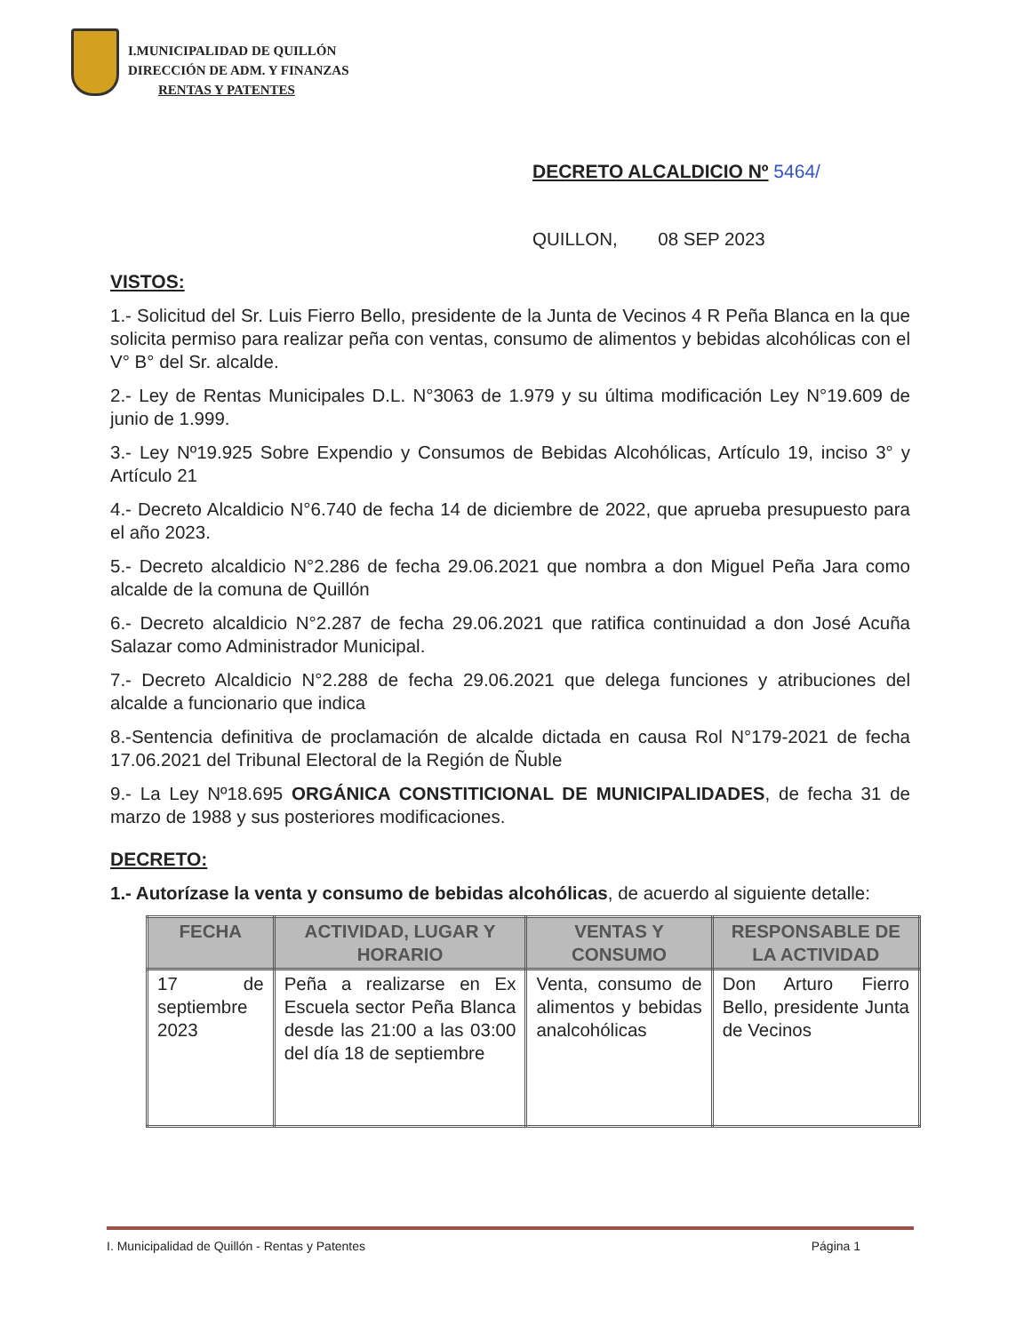I.MUNICIPALIDAD DE QUILLÓN
DIRECCIÓN DE ADM. Y FINANZAS
RENTAS Y PATENTES
DECRETO ALCALDICIO Nº 5464/
QUILLON, 08 SEP 2023
VISTOS:
1.- Solicitud del Sr. Luis Fierro Bello, presidente de la Junta de Vecinos 4 R Peña Blanca en la que solicita permiso para realizar peña con ventas, consumo de alimentos y bebidas alcohólicas con el V° B° del Sr. alcalde.
2.- Ley de Rentas Municipales D.L. N°3063 de 1.979 y su última modificación Ley N°19.609 de junio de 1.999.
3.- Ley Nº19.925 Sobre Expendio y Consumos de Bebidas Alcohólicas, Artículo 19, inciso 3° y Artículo 21
4.- Decreto Alcaldicio N°6.740 de fecha 14 de diciembre de 2022, que aprueba presupuesto para el año 2023.
5.- Decreto alcaldicio N°2.286 de fecha 29.06.2021 que nombra a don Miguel Peña Jara como alcalde de la comuna de Quillón
6.- Decreto alcaldicio N°2.287 de fecha 29.06.2021 que ratifica continuidad a don José Acuña Salazar como Administrador Municipal.
7.- Decreto Alcaldicio N°2.288 de fecha 29.06.2021 que delega funciones y atribuciones del alcalde a funcionario que indica
8.-Sentencia definitiva de proclamación de alcalde dictada en causa Rol N°179-2021 de fecha 17.06.2021 del Tribunal Electoral de la Región de Ñuble
9.- La Ley Nº18.695 ORGÁNICA CONSTITICIONAL DE MUNICIPALIDADES, de fecha 31 de marzo de 1988 y sus posteriores modificaciones.
DECRETO:
1.- Autorízase la venta y consumo de bebidas alcohólicas, de acuerdo al siguiente detalle:
| FECHA | ACTIVIDAD, LUGAR Y HORARIO | VENTAS Y CONSUMO | RESPONSABLE DE LA ACTIVIDAD |
| --- | --- | --- | --- |
| 17 de septiembre 2023 | Peña a realizarse en Ex Escuela sector Peña Blanca desde las 21:00 a las 03:00 del día 18 de septiembre | Venta, consumo de alimentos y bebidas analcohólicas | Don Arturo Fierro Bello, presidente Junta de Vecinos |
I. Municipalidad de Quillón - Rentas y Patentes Página 1